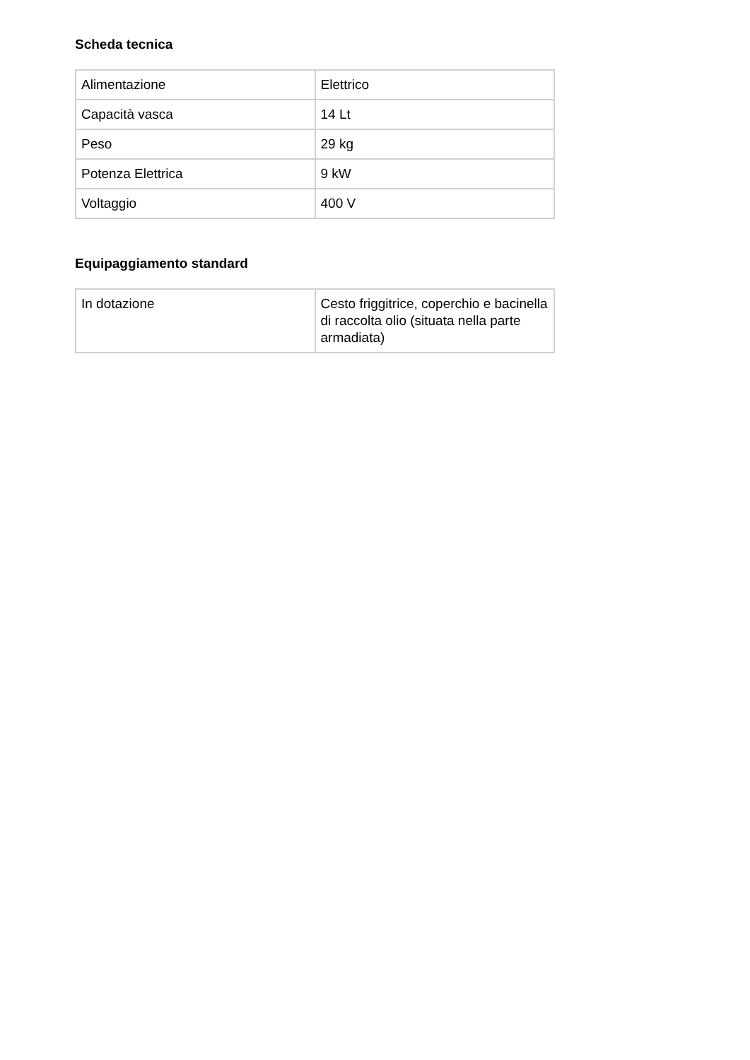Scheda tecnica
| Alimentazione | Elettrico |
| Capacità vasca | 14 Lt |
| Peso | 29 kg |
| Potenza Elettrica | 9 kW |
| Voltaggio | 400 V |
Equipaggiamento standard
| In dotazione | Cesto friggitrice, coperchio e bacinella di raccolta olio (situata nella parte armadiata) |